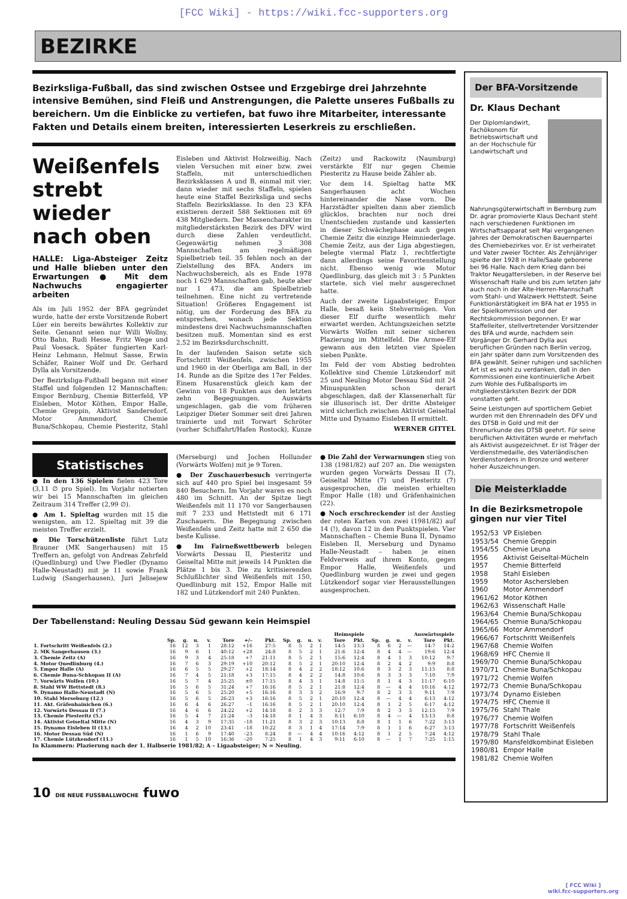[FCC Wiki] - https://wiki.fcc-supporters.org
BEZIRKE
Bezirksliga-Fußball, das sind zwischen Ostsee und Erzgebirge drei Jahrzehnte intensive Bemühen, sind Fleiß und Anstrengungen, die Palette unseres Fußballs zu bereichern. Um die Einblicke zu vertiefen, bat fuwo ihre Mitarbeiter, interessante Fakten und Details einem breiten, interessierten Leserkreis zu erschließen.
Weißenfels strebt wieder nach oben
HALLE: Liga-Absteiger Zeitz und Halle blieben unter den Erwartungen ● Mit dem Nachwuchs engagierter arbeiten
Als im Juli 1952 der BFA gegründet wurde, hatte der erste Vorsitzende Robert Lüer ein bereits bewährtes Kollektiv zur Seite. Genannt seien nur Willi Wollny, Otto Bahn, Rudi Hesse, Fritz Wege und Paul Voesack. Später fungierten Karl-Heinz Lehmann, Helmut Sasse, Erwin Schäfer, Rainer Wolf und Dr. Gerhard Dylla als Vorsitzende.
Der Bezirksliga-Fußball begann mit einer Staffel und folgenden 12 Mannschaften: Empor Bernburg, Chemie Bitterfeld, VP Eisleben, Motor Köthen, Empor Halle, Chemie Greppin, Aktivist Sandersdorf, Motor Ammendorf, Chemie Buna/Schkopau, Chemie Piesteritz, Stahl Eisleben und Aktivist Holzweißig. Nach vielen Versuchen mit einer bzw. zwei Staffeln, mit unterschiedlichen Bezirksklassen A und B, einmal mit vier, dann wieder mit sechs Staffeln, spielen heute eine Staffel Bezirksliga und sechs Staffeln Bezirksklasse. In den 23 KFA existieren derzeit 588 Sektionen mit 69 438 Mitgliedern. Der Massencharakter im mitgliederstärksten Bezirk des DFV wird durch diese Zahlen verdeutlicht. Gegenwärtig nehmen 3 308 Mannschaften am regelmäßigen Spielbetrieb teil. 35 fehlen noch an der Zielstellung des BFA. Anders im Nachwuchsbereich, als es Ende 1978 noch 1 629 Mannschaften gab, heute aber nur 1 473, die am Spielbetrieb teilnehmen. Eine nicht zu vertretende Situation! Größeres Engagement ist nötig, um der Forderung des BFA zu entsprechen, wonach jede Sektion mindestens drei Nachwuchsmannschaften besitzen muß. Momentan sind es erst 2,52 im Bezirksdurchschnitt.
In der laufenden Saison setzte sich Fortschritt Weißenfels, zwischen 1955 und 1960 in der Oberliga am Ball, in der 14. Runde an die Spitze des 17er Feldes. Einem Husarenstück gleich kam der Gewinn von 18 Punkten aus den letzten zehn Begegnungen. Auswärts ungeschlagen, gab die vom früheren Leipziger Dieter Sommer seit drei Jahren trainierte und mit Torwart Schröter (vorher Schiffahrt/Hafen Rostock), Kunze (Zeitz) und Rackowitz (Naumburg) verstärkte Elf nur gegen Chemie Piesteritz zu Hause beide Zähler ab.
Vor dem 14. Spieltag hatte MK Sangerhausen acht Wochen hintereinander die Nase vorn. Die Harzstädter spielten dann aber ziemlich glücklos, brachten nur noch drei Unentschieden zustande und kassierten in dieser Schwächephase auch gegen Chemie Zeitz die einzige Heimniederlage. Chemie Zeitz, aus der Liga abgestiegen, belegte viermal Platz 1, rechtfertigte dann allerdings seine Favoritenstellung nicht. Ebenso wenig wie Motor Quedlinburg, das gleich mit 3 : 5 Punkten startete, sich viel mehr ausgerechnet hatte.
Auch der zweite Ligaabsteiger, Empor Halle, besaß kein Stehvermögen. Von dieser Elf durfte wesentlich mehr erwartet werden. Achtungszeichen setzte Vorwärts Wolfen mit seiner sicheren Plazierung im Mittelfeld. Die Armee-Elf gewann aus den letzten vier Spielen sieben Punkte.
Im Feld der vom Abstieg bedrohten Kollektive sind Chemie Lützkendorf mit 25 und Neuling Motor Dessau Süd mit 24 Minuspunkten schon derart abgeschlagen, daß der Klassenerhalt für sie illusorisch ist. Der dritte Absteiger wird sicherlich zwischen Aktivist Geiseltal Mitte und Dynamo Eisleben II ermittelt.
WERNER GITTEL
Statistisches
● In den 136 Spielen fielen 423 Tore (3,11 ∅ pro Spiel). Im Vorjahr notierten wir bei 15 Mannschaften im gleichen Zeitraum 314 Treffer (2,99 ∅).
● Am 1. Spieltag wurden mit 15 die wenigsten, am 12. Spieltag mit 39 die meisten Treffer erzielt.
● Die Torschützenliste führt Lutz Brauner (MK Sangerhausen) mit 15 Treffern an, gefolgt von Andreas Zehrfeld (Quedlinburg) und Uwe Fiedler (Dynamo Halle-Neustadt) mit je 11 sowie Frank Ludwig (Sangerhausen), Juri Jelisejew (Merseburg) und Jochen Hollunder (Vorwärts Wolfen) mit je 9 Toren.
● Der Zuschauerbesuch verringerte sich auf 440 pro Spiel bei insgesamt 59 840 Besuchern. Im Vorjahr waren es noch 480 im Schnitt. An der Spitze liegt Weißenfels mit 11 170 vor Sangerhausen mit 7 233 und Hettstedt mit 6 171 Zuschauern. Die Begegnung zwischen Weißenfels und Zeitz hatte mit 2 650 die beste Kulisse.
● Im Fairneßwettbewerb belegen Vorwärts Dessau II, Piesteritz und Geiseltal Mitte mit jeweils 14 Punkten die Plätze 1 bis 3. Die zu kritisierenden Schlußlichter sind Weißenfels mit 150, Quedlinburg mit 152, Empor Halle mit 182 und Lützkendorf mit 240 Punkten.
● Die Zahl der Verwarnungen stieg von 138 (1981/82) auf 207 an. Die wenigsten wurden gegen Vorwärts Dessau II (7), Geiseltal Mitte (7) und Piesteritz (7) ausgesprochen, die meisten erhielten Empor Halle (18) und Gräfenhainichen (22).
● Noch erschreckender ist der Anstieg der roten Karten von zwei (1981/82) auf 14 (!), davon 12 in den Punktspielen. Vier Mannschaften – Chemie Buna II, Dynamo Eisleben II, Merseburg und Dynamo Halle-Neustadt – haben je einen Feldverweis auf ihrem Konto, gegen Empor Halle, Weißenfels und Quedlinburg wurden je zwei und gegen Lützkendorf sogar vier Herausstellungen ausgesprochen.
Der Tabellenstand: Neuling Dessau Süd gewann kein Heimspiel
| | | | | | | | | Heimspiele | | | | | | Auswärtsspiele | | | | | |
| --- | --- | --- | --- | --- | --- | --- | --- | --- | --- | --- | --- | --- | --- | --- | --- | --- | --- | --- | --- |
| | Sp. | g. | u. | v. | Tore | +/– | Pkt. | Sp. | g. | u. | v. | Tore | Pkt. | Sp. | g. | u. | v. | Tore | Pkt. |
| 1. Fortschritt Weißenfels (2.) | 16 | 12 | 3 | 1 | 28:12 | +16 | 27:5 | 8 | 5 | 2 | 1 | 14:5 | 13:3 | 8 | 6 | 2 | — | 14:7 | 14:2 |
| 2. MK Sangerhausen (3.) | 16 | 9 | 6 | 1 | 40:12 | +28 | 24:8 | 8 | 5 | 2 | 1 | 21:6 | 12:4 | 8 | 4 | 4 | — | 19:6 | 12:4 |
| 3. Chemie Zeitz (A) | 16 | 9 | 3 | 4 | 25:18 | +7 | 21:11 | 8 | 5 | 2 | 1 | 15:6 | 12:4 | 8 | 4 | 1 | 3 | 10:12 | 9:7 |
| 4. Motor Quedlinburg (4.) | 16 | 7 | 6 | 3 | 29:19 | +10 | 20:12 | 8 | 5 | 2 | 1 | 20:10 | 12:4 | 8 | 2 | 4 | 2 | 9:9 | 8:8 |
| 5. Empor Halle (A) | 16 | 6 | 5 | 5 | 29:27 | +2 | 18:14 | 8 | 4 | 2 | 2 | 18:12 | 10:6 | 8 | 3 | 2 | 3 | 11:15 | 8:8 |
| 6. Chemie Buna-Schkopau II (A) | 16 | 7 | 4 | 5 | 21:18 | +3 | 17:15 | 8 | 4 | 2 | 2 | 14:8 | 10:6 | 8 | 3 | 3 | 3 | 7:10 | 7:9 |
| 7. Vorwärts Wolfen (10.) | 16 | 5 | 7 | 4 | 25:25 | ±0 | 17:15 | 8 | 4 | 3 | 1 | 14:8 | 11:5 | 8 | 1 | 4 | 3 | 11:17 | 6:10 |
| 8. Stahl WW Hettstedt (8.) | 16 | 5 | 6 | 5 | 31:24 | +7 | 16:16 | 8 | 5 | 2 | 1 | 21:8 | 12:4 | 8 | — | 4 | 4 | 10:16 | 4:12 |
| 9. Dynamo Halle-Neustadt (N) | 16 | 5 | 6 | 5 | 25:20 | +5 | 16:16 | 8 | 3 | 3 | 2 | 16:9 | 9:7 | 8 | 2 | 3 | 3 | 9:11 | 7:9 |
| 10. Stahl Merseburg (12.) | 16 | 5 | 6 | 5 | 26:23 | +3 | 16:16 | 8 | 5 | 2 | 1 | 20:10 | 12:4 | 8 | — | 4 | 4 | 6:13 | 4:12 |
| 11. Akt. Gräfenhainichen (6.) | 16 | 6 | 4 | 6 | 26:27 | –1 | 16:16 | 8 | 5 | 2 | 1 | 20:10 | 12:4 | 8 | 1 | 2 | 5 | 6:17 | 4:12 |
| 12. Vorwärts Dessau II (7.) | 16 | 4 | 6 | 6 | 24:22 | +2 | 14:18 | 8 | 2 | 3 | 3 | 12:7 | 7:9 | 8 | 2 | 3 | 3 | 12:15 | 7:9 |
| 13. Chemie Piesteritz (5.) | 16 | 5 | 4 | 7 | 21:24 | –3 | 14:18 | 8 | 1 | 4 | 3 | 8:11 | 6:10 | 8 | 4 | — | 4 | 13:13 | 8:8 |
| 14. Aktivist Geiseltal Mitte (N) | 16 | 4 | 3 | 9 | 17:35 | –18 | 11:21 | 8 | 3 | 2 | 3 | 10:13 | 8:8 | 8 | 1 | 1 | 6 | 7:22 | 3:13 |
| 15. Dynamo Eisleben II (13.) | 16 | 4 | 2 | 10 | 23:41 | –18 | 10:22 | 8 | 3 | 1 | 4 | 17:14 | 7:9 | 8 | 1 | 1 | 6 | 6:27 | 3:13 |
| 16. Motor Dessau Süd (N) | 16 | 1 | 6 | 9 | 17:40 | –23 | 8:24 | 8 | — | 4 | 4 | 10:16 | 4:12 | 8 | 1 | 2 | 5 | 7:24 | 4:12 |
| 17. Chemie Lützkendorf (11.) | 16 | 1 | 5 | 10 | 16:36 | –20 | 7:25 | 8 | 1 | 4 | 3 | 9:11 | 6:10 | 8 | — | 1 | 7 | 7:25 | 1:15 |
In Klammern: Plazierung nach der 1. Halbserie 1981/82; A – Ligaabsteiger; N = Neuling.
10 DIE NEUE FUSSBALLWOCHE fuwo
Der BFA-Vorsitzende
Dr. Klaus Dechant
Der Diplomlandwirt, Fachökonom für Betriebswirtschaft und an der Hochschule für Landwirtschaft und Nahrungsgüterwirtschaft in Bernburg zum Dr. agrar promovierte Klaus Dechant steht nach verschiedenen Funktionen im Wirtschaftsapparat seit Mai vergangenen Jahres der Demokratischen Bauernpartei des Chemiebezirkes vor. Er ist verheiratet und Vater zweier Töchter. Als Zehnjähriger spielte der 1928 in Halle/Saale geborene bei 96 Halle. Nach dem Krieg dann bei Traktor Neugattersleben, in der Reserve bei Wissenschaft Halle und bis zum letzten Jahr auch noch in der Alte-Herren-Mannschaft vom Stahl- und Walzwerk Hettstedt. Seine Funktionärstätigkeit im BFA hat er 1955 in der Spielkommission und der Rechtskommission begonnen. Er war Staffelleiter, stellvertretender Vorsitzender des BFA und wurde, nachdem sein Vorgänger Dr. Gerhard Dylla aus beruflichen Gründen nach Berlin verzog, ein Jahr später dann zum Vorsitzenden des BFA gewählt. Seiner ruhigen und sachlichen Art ist es wohl zu verdanken, daß in den Kommissionen eine kontinuierliche Arbeit zum Wohle des Fußballsports im mitgliederstärksten Bezirk der DDR vonstatten geht.
Seine Leistungen auf sportlichem Gebiet wurden mit den Ehrennadeln des DFV und des DTSB in Gold und mit der Ehrenurkunde des DTSB geehrt. Für seine beruflichen Aktivitäten wurde er mehrfach als Aktivist ausgezeichnet. Er ist Träger der Verdienstmedaille, des Vaterländischen Verdienstordens in Bronze und weiterer hoher Auszeichnungen.
Die Meisterkladde
In die Bezirksmetropole gingen nur vier Titel
| 1952/53 | VP Eisleben |
| 1953/54 | Chemie Greppin |
| 1954/55 | Chemie Leuna |
| 1956 | Aktivist Geiseltal-Mücheln |
| 1957 | Chemie Bitterfeld |
| 1958 | Stahl Eisleben |
| 1959 | Motor Aschersleben |
| 1960 | Motor Ammendorf |
| 1961/62 | Motor Köthen |
| 1962/63 | Wissenschaft Halle |
| 1963/64 | Chemie Buna/Schkopau |
| 1964/65 | Chemie Buna/Schkopau |
| 1965/66 | Motor Ammendorf |
| 1966/67 | Fortschritt Weißenfels |
| 1967/68 | Chemie Wolfen |
| 1968/69 | HFC Chemie II |
| 1969/70 | Chemie Buna/Schkopau |
| 1970/71 | Chemie Buna/Schkopau |
| 1971/72 | Chemie Wolfen |
| 1972/73 | Chemie Buna/Schkopau |
| 1973/74 | Dynamo Eisleben |
| 1974/75 | HFC Chemie II |
| 1975/76 | Stahl Thale |
| 1976/77 | Chemie Wolfen |
| 1977/78 | Fortschritt Weißenfels |
| 1978/79 | Stahl Thale |
| 1979/80 | Mansfeldkombinat Eisleben |
| 1980/81 | Empor Halle |
| 1981/82 | Chemie Wolfen |
[ FCC Wiki ]
wiki.fcc-supporters.org